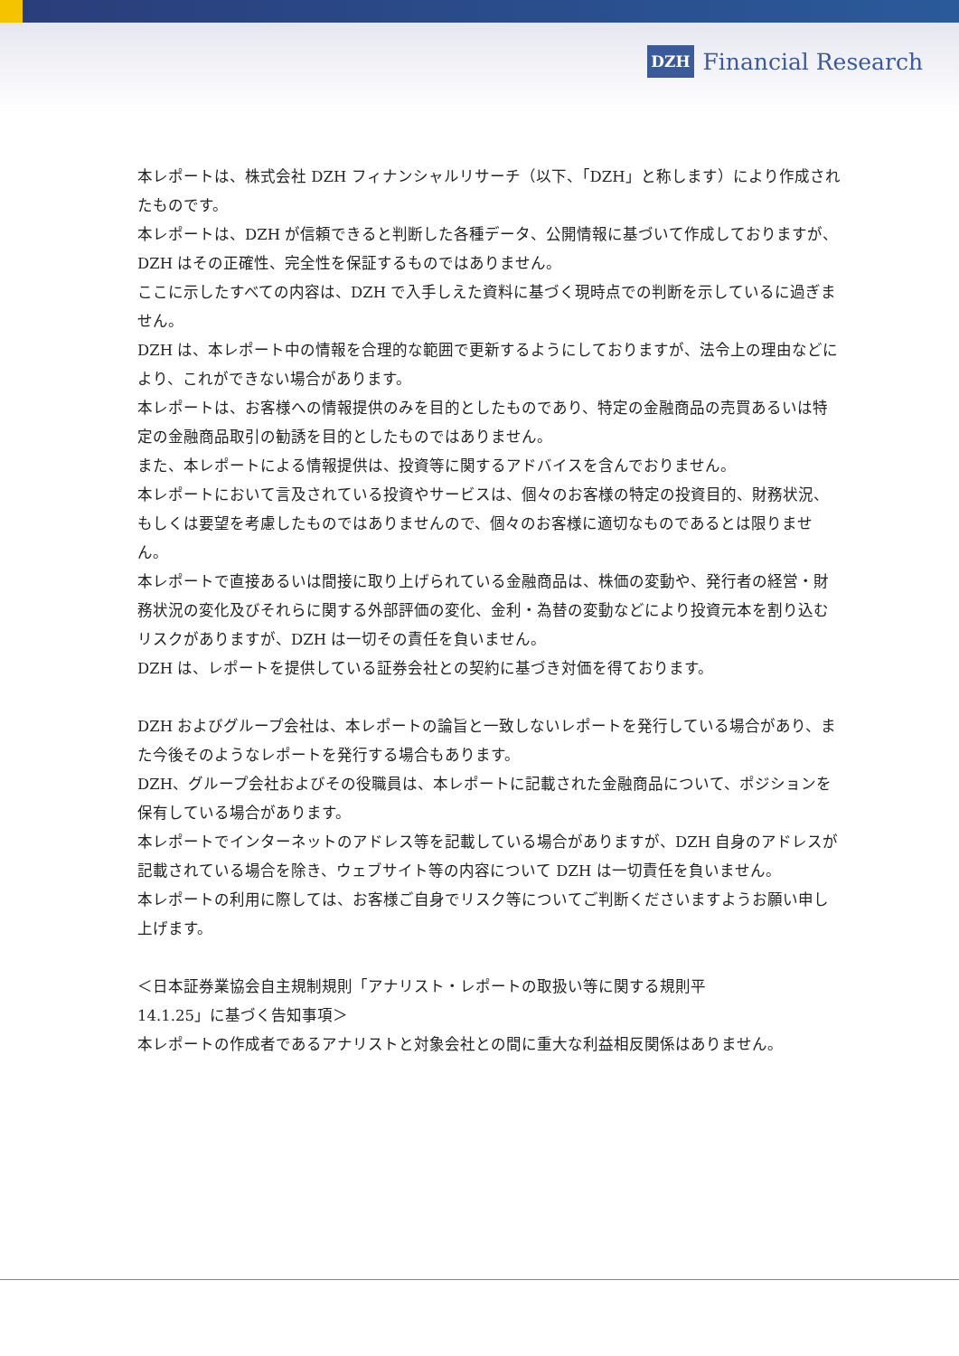DZH Financial Research
本レポートは、株式会社 DZH フィナンシャルリサーチ（以下、「DZH」と称します）により作成されたものです。
本レポートは、DZH が信頼できると判断した各種データ、公開情報に基づいて作成しておりますが、DZH はその正確性、完全性を保証するものではありません。
ここに示したすべての内容は、DZH で入手しえた資料に基づく現時点での判断を示しているに過ぎません。
DZH は、本レポート中の情報を合理的な範囲で更新するようにしておりますが、法令上の理由などにより、これができない場合があります。
本レポートは、お客様への情報提供のみを目的としたものであり、特定の金融商品の売買あるいは特定の金融商品取引の勧誘を目的としたものではありません。
また、本レポートによる情報提供は、投資等に関するアドバイスを含んでおりません。
本レポートにおいて言及されている投資やサービスは、個々のお客様の特定の投資目的、財務状況、もしくは要望を考慮したものではありませんので、個々のお客様に適切なものであるとは限りません。
本レポートで直接あるいは間接に取り上げられている金融商品は、株価の変動や、発行者の経営・財務状況の変化及びそれらに関する外部評価の変化、金利・為替の変動などにより投資元本を割り込むリスクがありますが、DZH は一切その責任を負いません。
DZH は、レポートを提供している証券会社との契約に基づき対価を得ております。
DZH およびグループ会社は、本レポートの論旨と一致しないレポートを発行している場合があり、また今後そのようなレポートを発行する場合もあります。
DZH、グループ会社およびその役職員は、本レポートに記載された金融商品について、ポジションを保有している場合があります。
本レポートでインターネットのアドレス等を記載している場合がありますが、DZH 自身のアドレスが記載されている場合を除き、ウェブサイト等の内容について DZH は一切責任を負いません。
本レポートの利用に際しては、お客様ご自身でリスク等についてご判断くださいますようお願い申し上げます。
＜日本証券業協会自主規制規則「アナリスト・レポートの取扱い等に関する規則平
14.1.25」に基づく告知事項＞
本レポートの作成者であるアナリストと対象会社との間に重大な利益相反関係はありません。